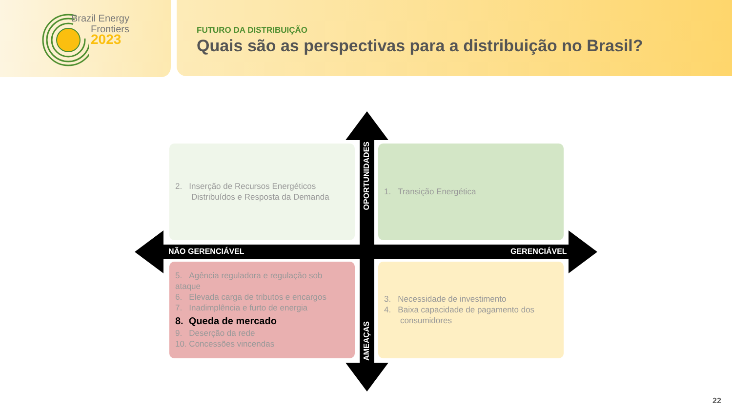Brazil Energy
Frontiers
2023
FUTURO DA DISTRIBUIÇÃO
Quais são as perspectivas para a distribuição no Brasil?
2. Inserção de Recursos Energéticos
Distribuídos e Resposta da Demanda
1. Transição Energética
5. Agência reguladora e regulação sob ataque
6. Elevada carga de tributos e encargos
7. Inadimplência e furto de energia
8. Queda de mercado
9. Deserção da rede
10. Concessões vincendas
3. Necessidade de investimento
4. Baixa capacidade de pagamento dos
consumidores
OPORTUNIDADES
NÃO GERENCIÁVEL GERENCIÁVEL
AMEAÇAS
22